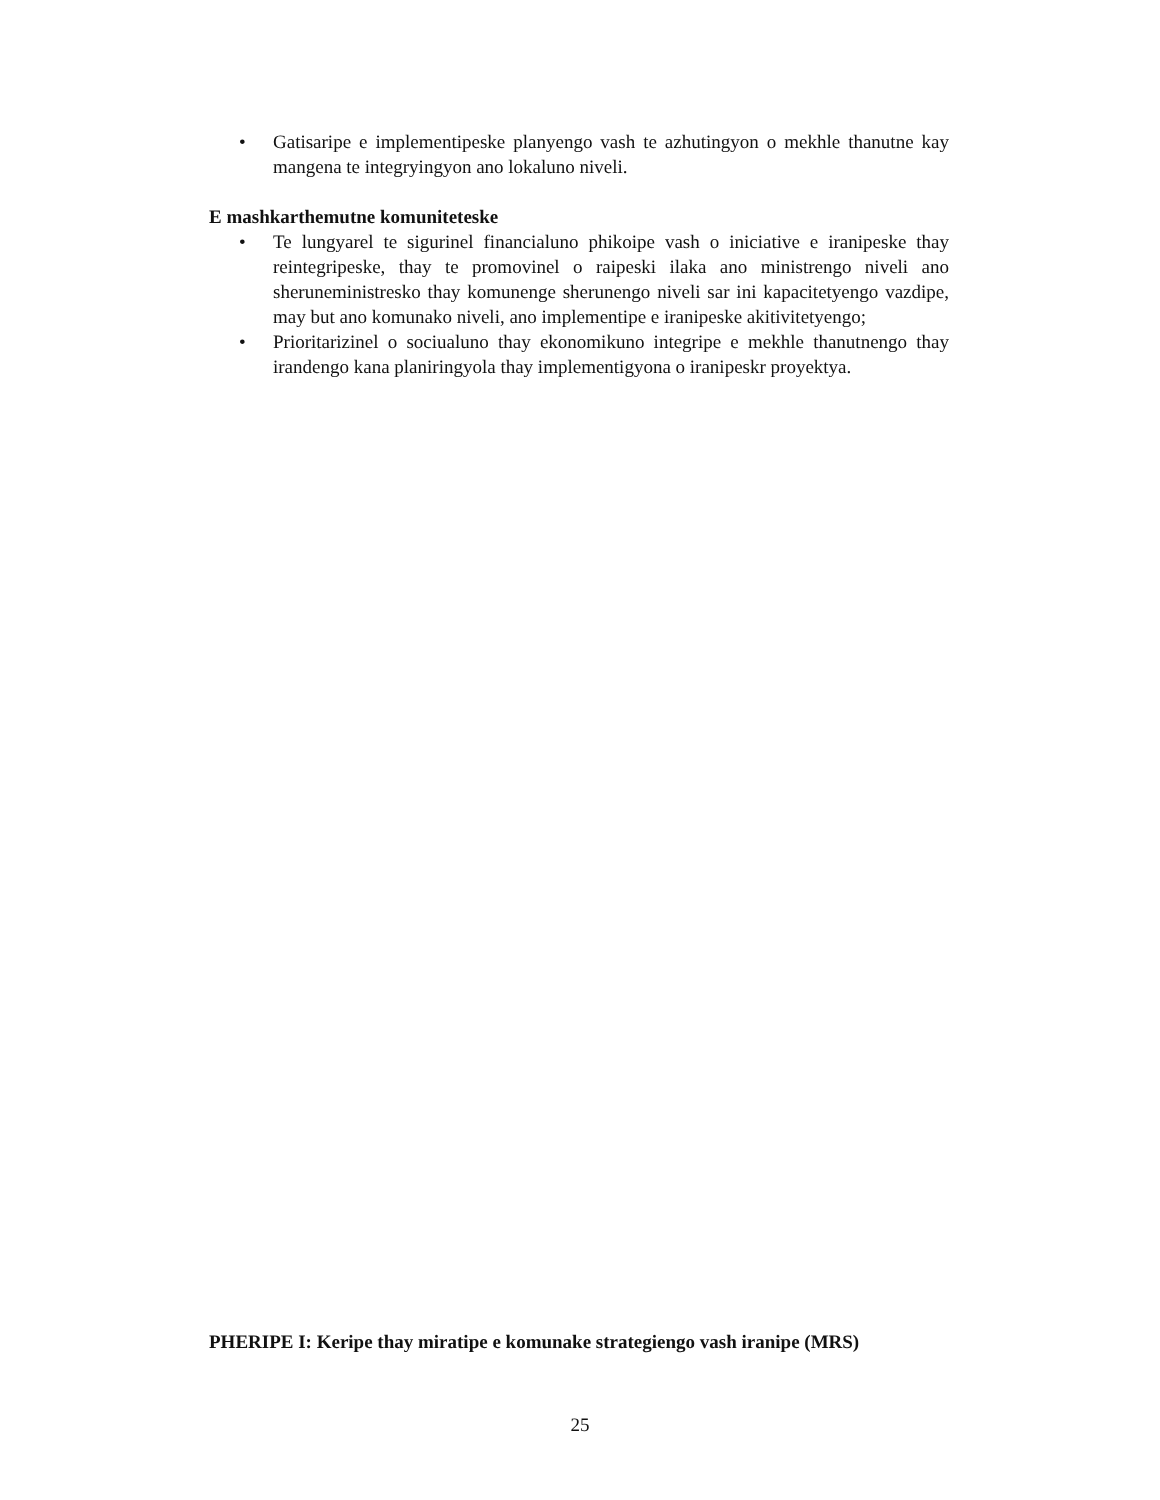• Gatisaripe e implementipeske planyengo vash te azhutingyon o mekhle thanutne kay mangena te integryingyon ano lokaluno niveli.
E mashkarthemutne komuniteteske
• Te lungyarel te sigurinel financialuno phikoipe vash o iniciative e iranipeske thay reintegripeske, thay te promovinel o raipeski ilaka ano ministrengo niveli ano sheruneministresko thay komunenge sherunengo niveli sar ini kapacitetyengo vazdipe, may but ano komunako niveli, ano implementipe e iranipeske akitivitetyengo;
• Prioritarizinel o sociualuno thay ekonomikuno integripe e mekhle thanutnengo thay irandengo kana planiringyola thay implementigyona o iranipeskr proyektya.
PHERIPE I: Keripe thay miratipe e komunake strategiengo vash iranipe (MRS)
25